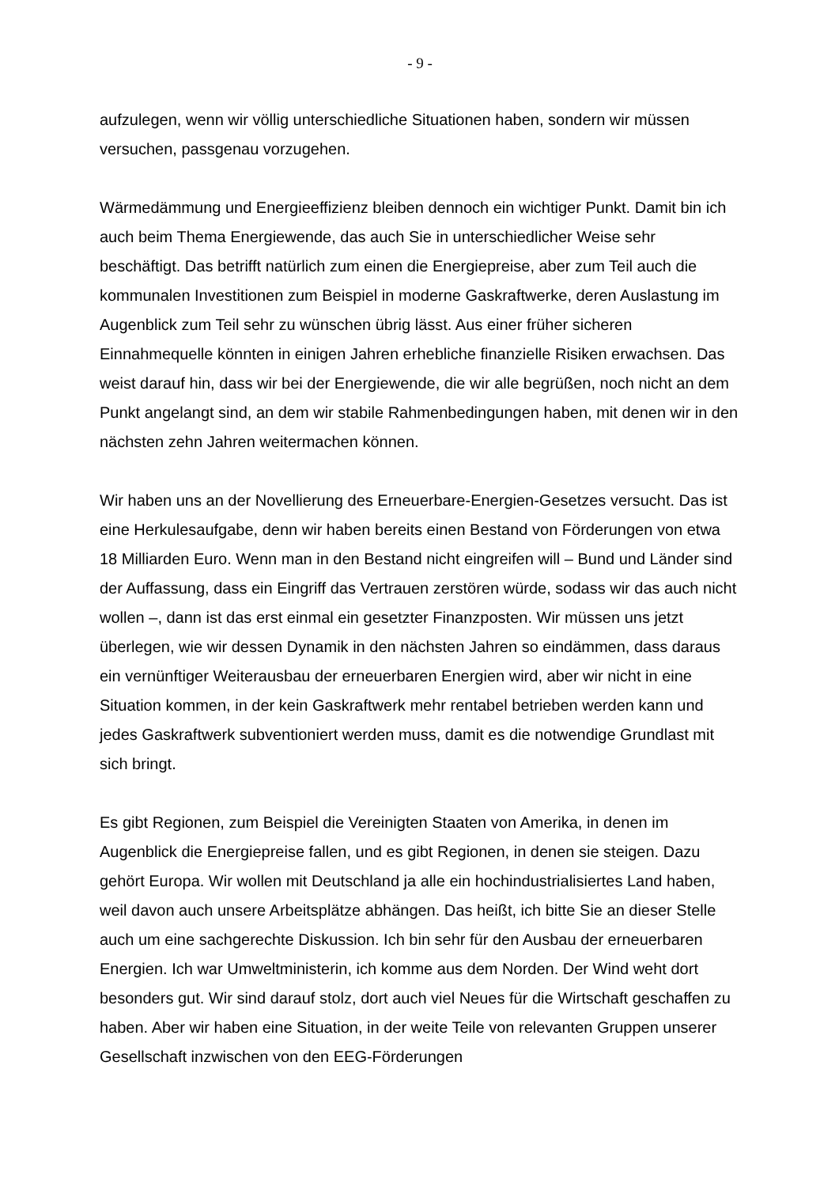- 9 -
aufzulegen, wenn wir völlig unterschiedliche Situationen haben, sondern wir müssen versuchen, passgenau vorzugehen.
Wärmedämmung und Energieeffizienz bleiben dennoch ein wichtiger Punkt. Damit bin ich auch beim Thema Energiewende, das auch Sie in unterschiedlicher Weise sehr beschäftigt. Das betrifft natürlich zum einen die Energiepreise, aber zum Teil auch die kommunalen Investitionen zum Beispiel in moderne Gaskraftwerke, deren Auslastung im Augenblick zum Teil sehr zu wünschen übrig lässt. Aus einer früher sicheren Einnahmequelle könnten in einigen Jahren erhebliche finanzielle Risiken erwachsen. Das weist darauf hin, dass wir bei der Energiewende, die wir alle begrüßen, noch nicht an dem Punkt angelangt sind, an dem wir stabile Rahmenbedingungen haben, mit denen wir in den nächsten zehn Jahren weitermachen können.
Wir haben uns an der Novellierung des Erneuerbare-Energien-Gesetzes versucht. Das ist eine Herkulesaufgabe, denn wir haben bereits einen Bestand von Förderungen von etwa 18 Milliarden Euro. Wenn man in den Bestand nicht eingreifen will – Bund und Länder sind der Auffassung, dass ein Eingriff das Vertrauen zerstören würde, sodass wir das auch nicht wollen –, dann ist das erst einmal ein gesetzter Finanzposten. Wir müssen uns jetzt überlegen, wie wir dessen Dynamik in den nächsten Jahren so eindämmen, dass daraus ein vernünftiger Weiterausbau der erneuerbaren Energien wird, aber wir nicht in eine Situation kommen, in der kein Gaskraftwerk mehr rentabel betrieben werden kann und jedes Gaskraftwerk subventioniert werden muss, damit es die notwendige Grundlast mit sich bringt.
Es gibt Regionen, zum Beispiel die Vereinigten Staaten von Amerika, in denen im Augenblick die Energiepreise fallen, und es gibt Regionen, in denen sie steigen. Dazu gehört Europa. Wir wollen mit Deutschland ja alle ein hochindustrialisiertes Land haben, weil davon auch unsere Arbeitsplätze abhängen. Das heißt, ich bitte Sie an dieser Stelle auch um eine sachgerechte Diskussion. Ich bin sehr für den Ausbau der erneuerbaren Energien. Ich war Umweltministerin, ich komme aus dem Norden. Der Wind weht dort besonders gut. Wir sind darauf stolz, dort auch viel Neues für die Wirtschaft geschaffen zu haben. Aber wir haben eine Situation, in der weite Teile von relevanten Gruppen unserer Gesellschaft inzwischen von den EEG-Förderungen